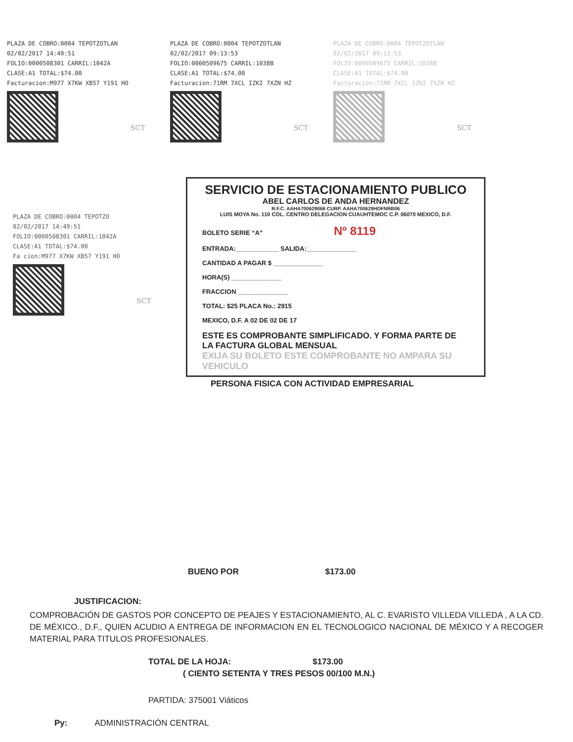PLAZA DE COBRO:0004 TEPOTZOTLAN
02/02/2017 14:49:51
FOLIO:0000508301 CARRIL:1042A
CLASE:A1 TOTAL:$74.00
Facturacion:M977 X7KW XB57 Y191 HO
SCT
PLAZA DE COBRO:0004 TEPOTZOTLAN
02/02/2017 09:13:53
FOLIO:0000509675 CARRIL:1038B
CLASE:A1 TOTAL:$74.00
Facturacion:71RM 7XCL IZKI 7XZN HZ
SCT
PLAZA DE COBRO:0004 TEPOTZOTLAN
02/02/2017 09:13:53
FOLIO:0000509675 CARRIL:1038B
CLASE:A1 TOTAL:$74.00
Facturacion:71RM 7XCL IZKI 7XZN HZ
SCT
PLAZA DE COBRO:0004 TEPOTZO
02/02/2017 14:49:51
FOLIO:0000508301 CARRIL:1042A
CLASE:A1 TOTAL:$74.00
Fa cion:M977 X7KW XB57 Y191 HO
SCT
SERVICIO DE ESTACIONAMIENTO PUBLICO
ABEL CARLOS DE ANDA HERNANDEZ
R.F.C. AAHA700629066 CURP. AAHA700629HDFNRB06
LUIS MOYA No. 110 COL. CENTRO DELEGACION CUAUHTEMOC C.P. 06070 MEXICO, D.F.
BOLETO SERIE “A” Nº 8119
ENTRADA:____________ SALIDA:______________
CANTIDAD A PAGAR $ ______________
HORA(S) ______________
FRACCION ______________
TOTAL: $25 PLACA No.: 2915
MEXICO, D.F. A 02 DE 02 DE 17
ESTE ES COMPROBANTE SIMPLIFICADO. Y FORMA PARTE DE LA FACTURA GLOBAL MENSUAL
EXIJA SU BOLETO ESTE COMPROBANTE NO AMPARA SU VEHICULO
PERSONA FISICA CON ACTIVIDAD EMPRESARIAL
BUENO POR $173.00
JUSTIFICACION:
COMPROBACIÓN DE GASTOS POR CONCEPTO DE PEAJES Y ESTACIONAMIENTO, AL C. EVARISTO VILLEDA VILLEDA , A LA CD. DE MÉXICO., D.F., QUIEN ACUDIO A ENTREGA DE INFORMACION EN EL TECNOLOGICO NACIONAL DE MÉXICO Y A RECOGER MATERIAL PARA TITULOS PROFESIONALES.
TOTAL DE LA HOJA: $173.00
( CIENTO SETENTA Y TRES PESOS 00/100 M.N.)
PARTIDA: 375001 Viáticos
Py: ADMINISTRACIÓN CENTRAL